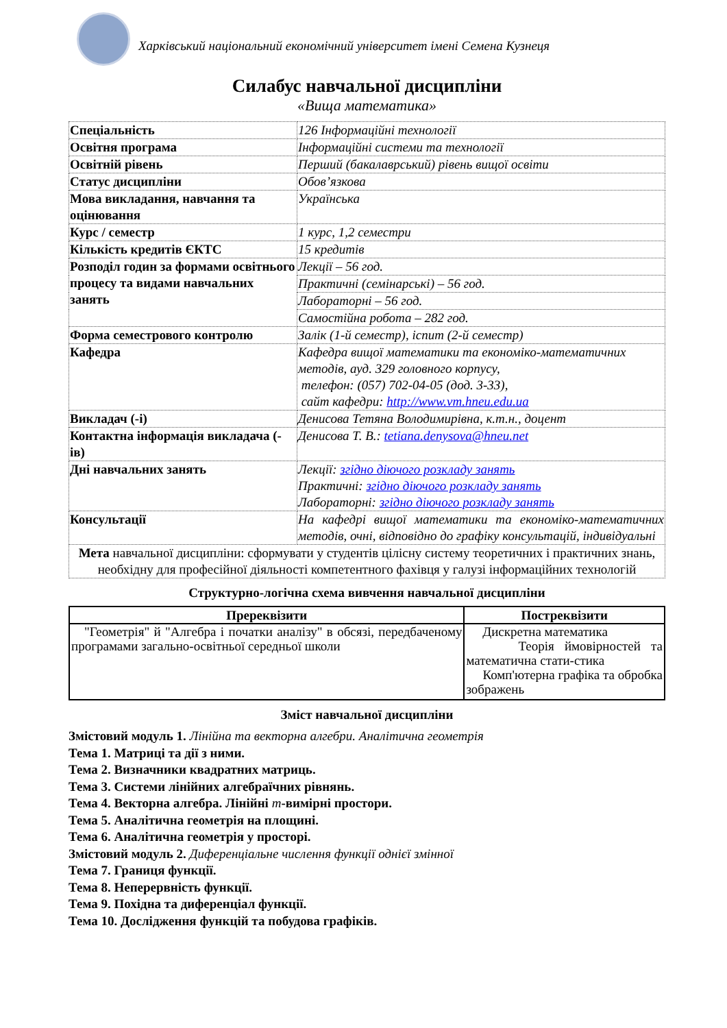Харківський національний економічний університет імені Семена Кузнеця
Силабус навчальної дисципліни
«Вища математика»
| Спеціальність | 126 Інформаційні технології |
| Освітня програма | Інформаційні системи та технології |
| Освітній рівень | Перший (бакалаврський) рівень вищої освіти |
| Статус дисципліни | Обов’язкова |
| Мова викладання, навчання та оцінювання | Українська |
| Курс / семестр | 1 курс, 1,2 семестри |
| Кількість кредитів ЄКТС | 15 кредитів |
| Розподіл годин за формами освітнього процесу та видами навчальних занять | Лекції – 56 год. |
| | Практичні (семінарські) – 56 год. |
| | Лабораторні – 56 год. |
| | Самостійна робота – 282 год. |
| Форма семестрового контролю | Залік (1-й семестр), іспит (2-й семестр) |
| Кафедра | Кафедра вищої математики та економіко-математичних методів, ауд. 329 головного корпусу, телефон: (057) 702-04-05 (дод. 3-33), сайт кафедри: http://www.vm.hneu.edu.ua |
| Викладач (-і) | Денисова Тетяна Володимирівна, к.т.н., доцент |
| Контактна інформація викладача (-ів) | Денисова Т. В.: tetiana.denysova@hneu.net |
| Дні навчальних занять | Лекції: згідно діючого розкладу занять Практичні: згідно діючого розкладу занять Лабораторні: згідно діючого розкладу занять |
| Консультації | На кафедрі вищої математики та економіко-математичних методів, очні, відповідно до графіку консультацій, індивідуальні |
| Мета навчальної дисципліни: сформувати у студентів цілісну систему теоретичних і практичних знань, необхідну для професійної діяльності компетентного фахівця у галузі інформаційних технологій | |
Структурно-логічна схема вивчення навчальної дисципліни
| Пререквізити | Постреквізити |
| --- | --- |
| "Геометрія" й "Алгебра і початки аналізу" в обсязі, передбаченому програмами загально-освітньої середньої школи | Дискретна математика Теорія ймовірностей та математична стати-стика Комп'ютерна графіка та обробка зображень |
Зміст навчальної дисципліни
Змістовий модуль 1. Лінійна та векторна алгебри. Аналітична геометрія
Тема 1. Матриці та дії з ними.
Тема 2. Визначники квадратних матриць.
Тема 3. Системи лінійних алгебраїчних рівнянь.
Тема 4. Векторна алгебра. Лінійні m-вимірні простори.
Тема 5. Аналітична геометрія на площині.
Тема 6. Аналітична геометрія у просторі.
Змістовий модуль 2. Диференціальне числення функції однієї змінної
Тема 7. Границя функції.
Тема 8. Неперервність функції.
Тема 9. Похідна та диференціал функції.
Тема 10. Дослідження функцій та побудова графіків.